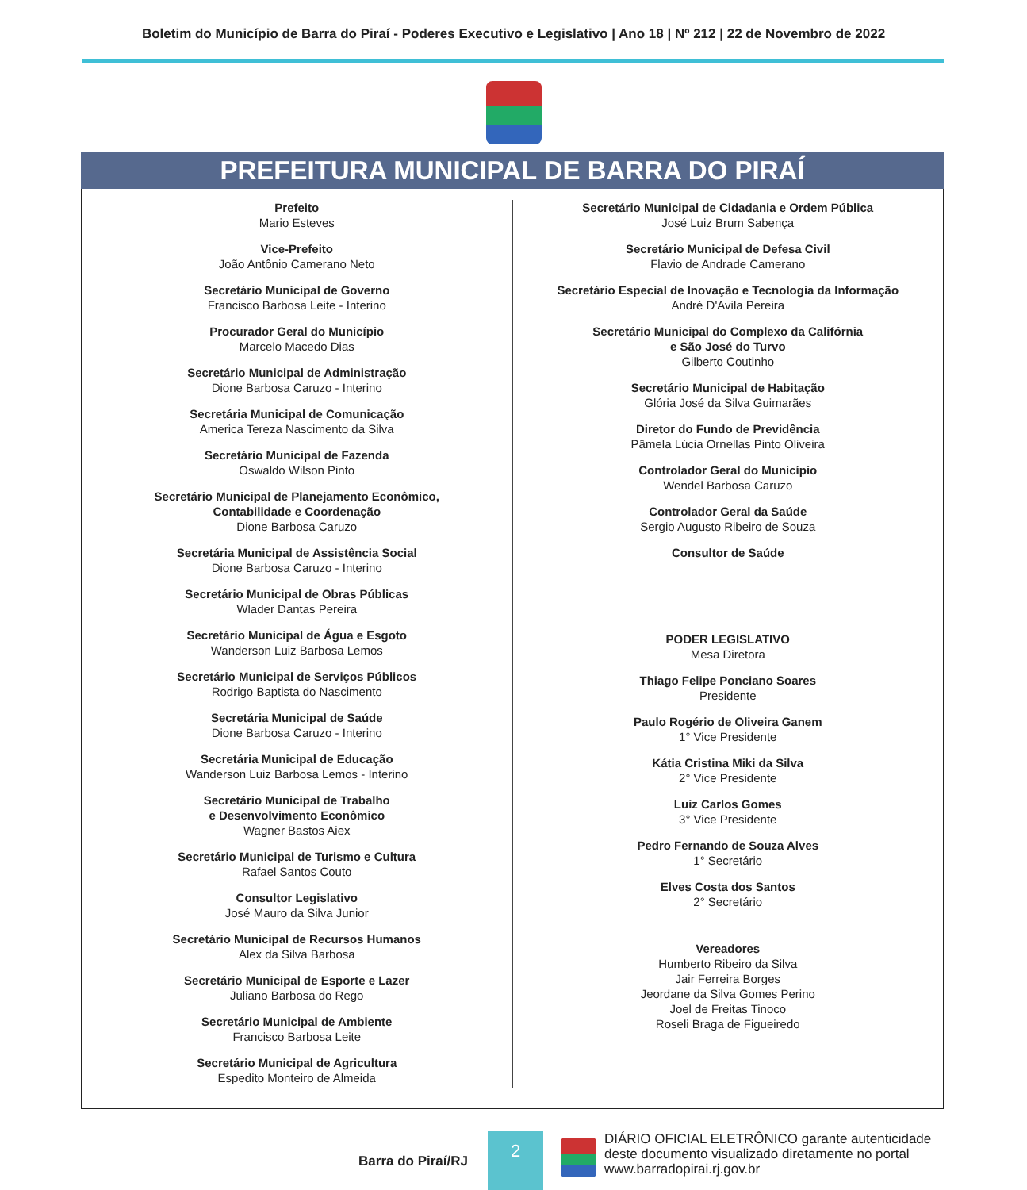Boletim do Município de Barra do Piraí - Poderes Executivo e Legislativo | Ano 18 | Nº 212 | 22 de Novembro de 2022
PREFEITURA MUNICIPAL DE BARRA DO PIRAÍ
Prefeito
Mario Esteves
Vice-Prefeito
João Antônio Camerano Neto
Secretário Municipal de Governo
Francisco Barbosa Leite - Interino
Procurador Geral do Município
Marcelo Macedo Dias
Secretário Municipal de Administração
Dione Barbosa Caruzo - Interino
Secretária Municipal de Comunicação
America Tereza Nascimento da Silva
Secretário Municipal de Fazenda
Oswaldo Wilson Pinto
Secretário Municipal de Planejamento Econômico,
Contabilidade e Coordenação
Dione Barbosa Caruzo
Secretária Municipal de Assistência Social
Dione Barbosa Caruzo - Interino
Secretário Municipal de Obras Públicas
Wlader Dantas Pereira
Secretário Municipal de Água e Esgoto
Wanderson Luiz Barbosa Lemos
Secretário Municipal de Serviços Públicos
Rodrigo Baptista do Nascimento
Secretária Municipal de Saúde
Dione Barbosa Caruzo - Interino
Secretária Municipal de Educação
Wanderson Luiz Barbosa Lemos - Interino
Secretário Municipal de Trabalho
e Desenvolvimento Econômico
Wagner Bastos Aiex
Secretário Municipal de Turismo e Cultura
Rafael Santos Couto
Consultor Legislativo
José Mauro da Silva Junior
Secretário Municipal de Recursos Humanos
Alex da Silva Barbosa
Secretário Municipal de Esporte e Lazer
Juliano Barbosa do Rego
Secretário Municipal de Ambiente
Francisco Barbosa Leite
Secretário Municipal de Agricultura
Espedito Monteiro de Almeida
Secretário Municipal de Cidadania e Ordem Pública
José Luiz Brum Sabença
Secretário Municipal de Defesa Civil
Flavio de Andrade Camerano
Secretário Especial de Inovação e Tecnologia da Informação
André D'Avila Pereira
Secretário Municipal do Complexo da Califórnia
e São José do Turvo
Gilberto Coutinho
Secretário Municipal de Habitação
Glória José da Silva Guimarães
Diretor do Fundo de Previdência
Pâmela Lúcia Ornellas Pinto Oliveira
Controlador Geral do Município
Wendel Barbosa Caruzo
Controlador Geral da Saúde
Sergio Augusto Ribeiro de Souza
Consultor de Saúde
PODER LEGISLATIVO
Mesa Diretora
Thiago Felipe Ponciano Soares
Presidente
Paulo Rogério de Oliveira Ganem
1° Vice Presidente
Kátia Cristina Miki da Silva
2° Vice Presidente
Luiz Carlos Gomes
3° Vice Presidente
Pedro Fernando de Souza Alves
1° Secretário
Elves Costa dos Santos
2° Secretário
Vereadores
Humberto Ribeiro da Silva
Jair Ferreira Borges
Jeordane da Silva Gomes Perino
Joel de Freitas Tinoco
Roseli Braga de Figueiredo
Barra do Piraí/RJ
2
DIÁRIO OFICIAL ELETRÔNICO garante autenticidade
deste documento visualizado diretamente no portal
www.barradopirai.rj.gov.br